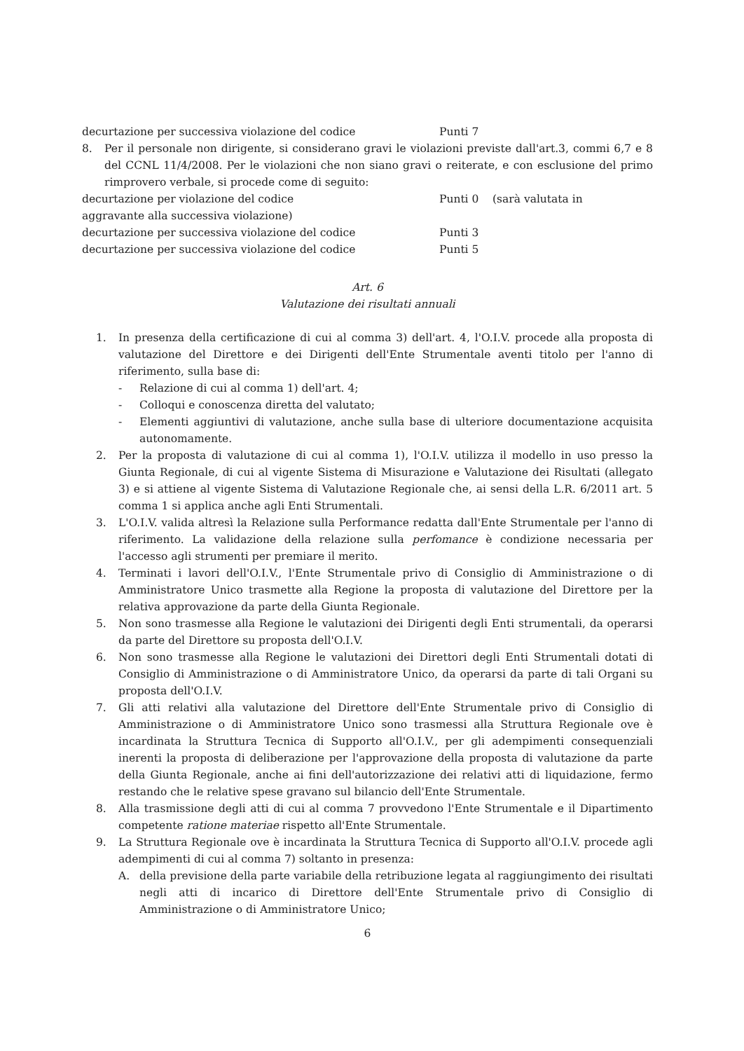decurtazione per successiva violazione del codice Punti 7
8. Per il personale non dirigente, si considerano gravi le violazioni previste dall'art.3, commi 6,7 e 8 del CCNL 11/4/2008. Per le violazioni che non siano gravi o reiterate, e con esclusione del primo rimprovero verbale, si procede come di seguito:
decurtazione per violazione del codice Punti 0 (sarà valutata in
aggravante alla successiva violazione)
decurtazione per successiva violazione del codice Punti 3
decurtazione per successiva violazione del codice Punti 5
Art. 6
Valutazione dei risultati annuali
1. In presenza della certificazione di cui al comma 3) dell'art. 4, l'O.I.V. procede alla proposta di valutazione del Direttore e dei Dirigenti dell'Ente Strumentale aventi titolo per l'anno di riferimento, sulla base di:
- Relazione di cui al comma 1) dell'art. 4;
- Colloqui e conoscenza diretta del valutato;
- Elementi aggiuntivi di valutazione, anche sulla base di ulteriore documentazione acquisita autonomamente.
2. Per la proposta di valutazione di cui al comma 1), l'O.I.V. utilizza il modello in uso presso la Giunta Regionale, di cui al vigente Sistema di Misurazione e Valutazione dei Risultati (allegato 3) e si attiene al vigente Sistema di Valutazione Regionale che, ai sensi della L.R. 6/2011 art. 5 comma 1 si applica anche agli Enti Strumentali.
3. L'O.I.V. valida altresì la Relazione sulla Performance redatta dall'Ente Strumentale per l'anno di riferimento. La validazione della relazione sulla perfomance è condizione necessaria per l'accesso agli strumenti per premiare il merito.
4. Terminati i lavori dell'O.I.V., l'Ente Strumentale privo di Consiglio di Amministrazione o di Amministratore Unico trasmette alla Regione la proposta di valutazione del Direttore per la relativa approvazione da parte della Giunta Regionale.
5. Non sono trasmesse alla Regione le valutazioni dei Dirigenti degli Enti strumentali, da operarsi da parte del Direttore su proposta dell'O.I.V.
6. Non sono trasmesse alla Regione le valutazioni dei Direttori degli Enti Strumentali dotati di Consiglio di Amministrazione o di Amministratore Unico, da operarsi da parte di tali Organi su proposta dell'O.I.V.
7. Gli atti relativi alla valutazione del Direttore dell'Ente Strumentale privo di Consiglio di Amministrazione o di Amministratore Unico sono trasmessi alla Struttura Regionale ove è incardinata la Struttura Tecnica di Supporto all'O.I.V., per gli adempimenti consequenziali inerenti la proposta di deliberazione per l'approvazione della proposta di valutazione da parte della Giunta Regionale, anche ai fini dell'autorizzazione dei relativi atti di liquidazione, fermo restando che le relative spese gravano sul bilancio dell'Ente Strumentale.
8. Alla trasmissione degli atti di cui al comma 7 provvedono l'Ente Strumentale e il Dipartimento competente ratione materiae rispetto all'Ente Strumentale.
9. La Struttura Regionale ove è incardinata la Struttura Tecnica di Supporto all'O.I.V. procede agli adempimenti di cui al comma 7) soltanto in presenza:
A. della previsione della parte variabile della retribuzione legata al raggiungimento dei risultati negli atti di incarico di Direttore dell'Ente Strumentale privo di Consiglio di Amministrazione o di Amministratore Unico;
6